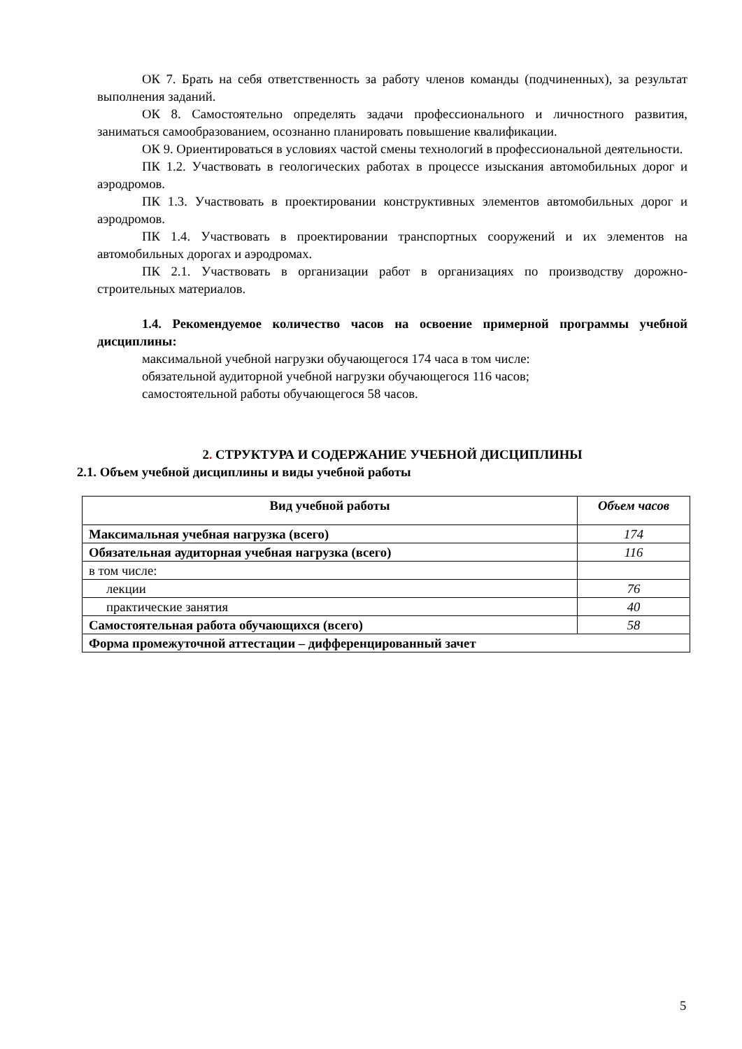ОК 7. Брать на себя ответственность за работу членов команды (подчиненных), за результат выполнения заданий.
ОК 8. Самостоятельно определять задачи профессионального и личностного развития, заниматься самообразованием, осознанно планировать повышение квалификации.
ОК 9. Ориентироваться в условиях частой смены технологий в профессиональной деятельности.
ПК 1.2. Участвовать в геологических работах в процессе изыскания автомобильных дорог и аэродромов.
ПК 1.3. Участвовать в проектировании конструктивных элементов автомобильных дорог и аэродромов.
ПК 1.4. Участвовать в проектировании транспортных сооружений и их элементов на автомобильных дорогах и аэродромах.
ПК 2.1. Участвовать в организации работ в организациях по производству дорожно-строительных материалов.
1.4. Рекомендуемое количество часов на освоение примерной программы учебной дисциплины:
максимальной учебной нагрузки обучающегося 174 часа в том числе:
обязательной аудиторной учебной нагрузки обучающегося 116 часов;
самостоятельной работы обучающегося 58 часов.
2. СТРУКТУРА И СОДЕРЖАНИЕ УЧЕБНОЙ ДИСЦИПЛИНЫ
2.1. Объем учебной дисциплины и виды учебной работы
| Вид учебной работы | Объем часов |
| --- | --- |
| Максимальная учебная нагрузка (всего) | 174 |
| Обязательная аудиторная учебная нагрузка (всего) | 116 |
| в том числе: | |
| лекции | 76 |
| практические занятия | 40 |
| Самостоятельная работа обучающихся (всего) | 58 |
| Форма промежуточной аттестации – дифференцированный зачет | |
5